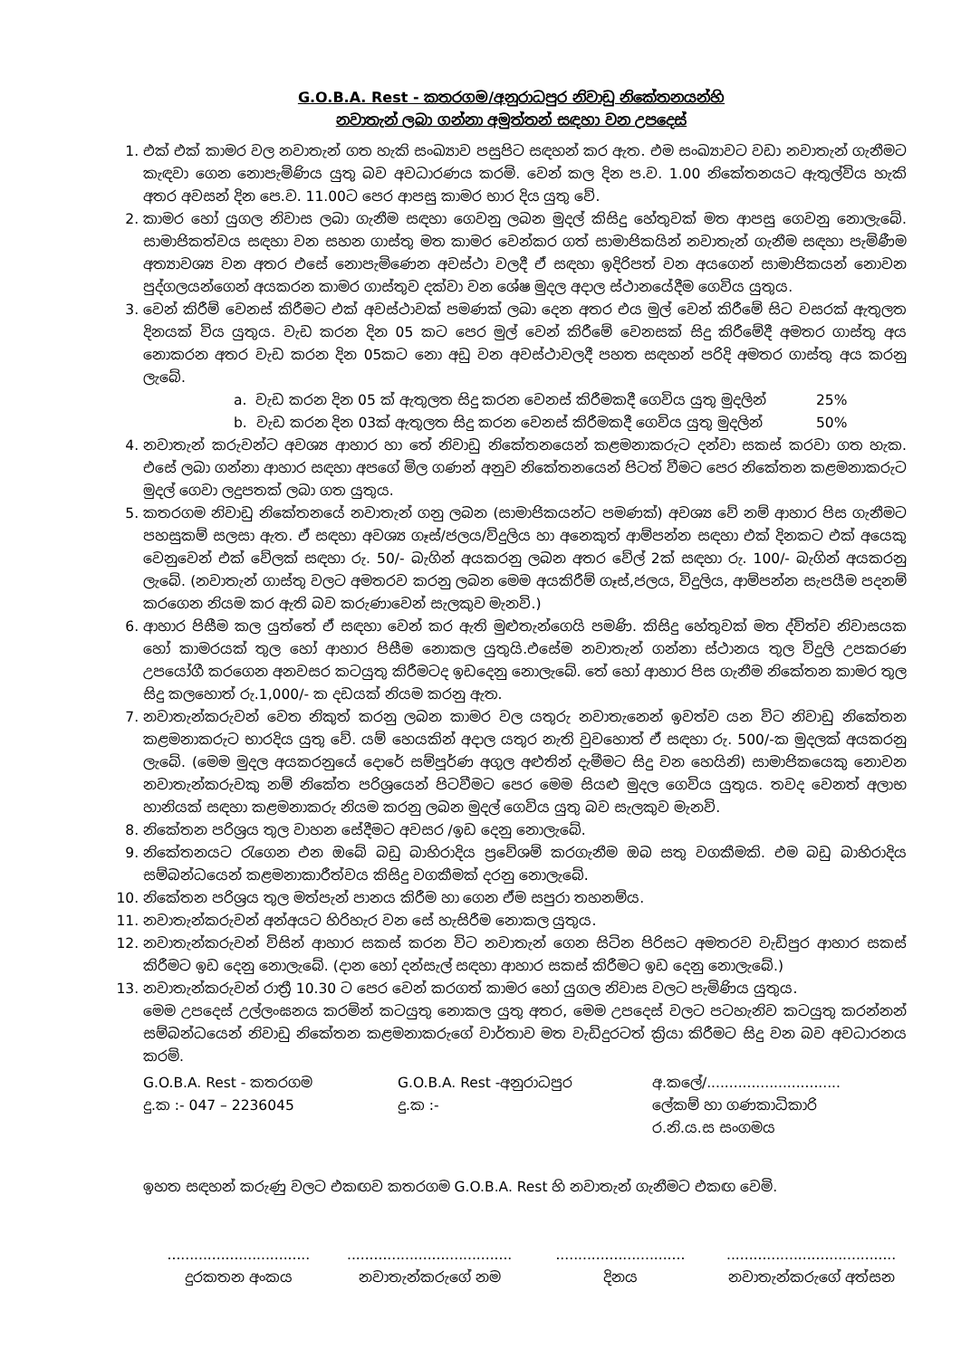G.O.B.A. Rest - කතරගම/අනුරාධපුර නිවාඩු නිකේතනයන්හි
නවාතැන් ලබා ගන්නා අමුත්තන් සඳහා වන උපදෙස්
1. එක් එක් කාමර වල නවාතැන් ගත හැකි සංඛ්‍යාව පසුපිට සඳහන් කර ඇත. එම සංඛ්‍යාවට වඩා නවාතැන් ගැනීමට කැඳවා ගෙන නොපැමිණිය යුතු බව අවධාරණය කරමි. වෙන් කල දින ප.ව. 1.00 නිකේතනයට ඇතුල්විය හැකි අතර අවසන් දින පෙ.ව. 11.00ට පෙර ආපසු කාමර භාර දිය යුතු වේ.
2. කාමර හෝ යුගල නිවාස ලබා ගැනීම සඳහා ගෙවනු ලබන මුදල් කිසිදු හේතුවක් මත ආපසු ගෙවනු නොලැබේ. සාමාජිකත්වය සඳහා වන සහන ගාස්තු මත කාමර වෙන්කර ගත් සාමාජිකයින් නවාතැන් ගැනීම සඳහා පැමිණීම අත්‍යාවශ්‍ය වන අතර එසේ නොපැමිණෙන අවස්ථා වලදී ඒ සඳහා ඉදිරිපත් වන අයගෙන් සාමාජිකයන් නොවන පුද්ගලයන්ගෙන් අයකරන කාමර ගාස්තුව දක්වා වන ශේෂ මුදල අදාල ස්ථානයේදීම ගෙවිය යුතුය.
3. වෙන් කිරීම් වෙනස් කිරීමට එක් අවස්ථාවක් පමණක් ලබා දෙන අතර එය මුල් වෙන් කිරීමේ සිට වසරක් ඇතුලත දිනයක් විය යුතුය. වැඩ කරන දින 05 කට පෙර මුල් වෙන් කිරීමේ වෙනසක් සිදු කිරීමේදී අමතර ගාස්තු අය නොකරන අතර වැඩ කරන දින 05කට නො අඩු වන අවස්ථාවලදී පහත සඳහන් පරිදි අමතර ගාස්තු අය කරනු ලැබේ.
a. වැඩ කරන දින 05 ක් ඇතුලත සිදු කරන වෙනස් කිරීමකදී ගෙවිය යුතු මුදලින් 25%
b. වැඩ කරන දින 03ක් ඇතුලත සිදු කරන වෙනස් කිරීමකදී ගෙවිය යුතු මුදලින් 50%
4. නවාතැන් කරුවන්ට අවශ්‍ය ආහාර හා තේ නිවාඩු නිකේතනයෙන් කළමනාකරුට දන්වා සකස් කරවා ගත හැක. එසේ ලබා ගන්නා ආහාර සඳහා අපගේ මිල ගණන් අනුව නිකේතනයෙන් පිටත් වීමට පෙර නිකේතන කළමනාකරුට මුදල් ගෙවා ලදුපතක් ලබා ගත යුතුය.
5. කතරගම නිවාඩු නිකේතනයේ නවාතැන් ගනු ලබන (සාමාජිකයන්ට පමණක්) අවශ්‍ය වේ නම් ආහාර පිස ගැනීමට පහසුකම් සලසා ඇත. ඒ සඳහා අවශ්‍ය ගෑස්/ජලය/විදුලිය හා අනෙකුත් ආම්පන්න සඳහා එක් දිනකට එක් අයෙකු වෙනුවෙන් එක් වේලක් සඳහා රු. 50/- බැගින් අයකරනු ලබන අතර වේල් 2ක් සඳහා රු. 100/- බැගින් අයකරනු ලැබේ. (නවාතැන් ගාස්තු වලට අමතරව කරනු ලබන මෙම අයකිරීම් ගෑස්,ජලය, විදුලිය, ආම්පන්න සැපයීම පදනම් කරගෙන නියම කර ඇති බව කරුණාවෙන් සැලකුව මැනවි.)
6. ආහාර පිසීම කල යුත්තේ ඒ සඳහා වෙන් කර ඇති මුළුතැන්ගෙයි පමණි. කිසිදු හේතුවක් මත ද්විත්ව නිවාසයක හෝ කාමරයක් තුල හෝ ආහාර පිසීම නොකල යුතුයි.එසේම නවාතැන් ගන්නා ස්ථානය තුල විදුලි උපකරණ උපයෝගී කරගෙන අනවසර කටයුතු කිරීමටද ඉඩදෙනු නොලැබේ. තේ හෝ ආහාර පිස ගැනීම නිකේතන කාමර තුල සිදු කලහොත් රු.1,000/- ක දඩයක් නියම කරනු ඇත.
7. නවාතැන්කරුවන් වෙත නිකුත් කරනු ලබන කාමර වල යතුරු නවාතැනෙන් ඉවත්ව යන විට නිවාඩු නිකේතන කළමනාකරුට භාරදිය යුතු වේ. යම් හෙයකින් අදාල යතුර නැති වුවහොත් ඒ සඳහා රු. 500/-ක මුදලක් අයකරනු ලැබේ. (මෙම මුදල අයකරනුයේ දොරේ සම්පූර්ණ අගුල අළුතින් දැමීමට සිදු වන හෙයිනි) සාමාජිකයෙකු නොවන නවාතැන්කරුවකු නම් නිකේත පරිශ්‍රයෙන් පිටවීමට පෙර මෙම සියළු මුදල ගෙවිය යුතුය. තවද වෙනත් අලාභ හානියක් සඳහා කළමනාකරු නියම කරනු ලබන මුදල් ගෙවිය යුතු බව සැලකුව මැනවි.
8. නිකේතන පරිශ්‍රය තුල වාහන සේදීමට අවසර /ඉඩ දෙනු නොලැබේ.
9. නිකේතනයට රැගෙන එන ඔබේ බඩු බාහිරාදිය ප්‍රවේශම් කරගැනීම ඔබ සතු වගකීමකි. එම බඩු බාහිරාදිය සම්බන්ධයෙන් කළමනාකාරීත්වය කිසිදු වගකීමක් දරනු නොලැබේ.
10. නිකේතන පරිශ්‍රය තුල මත්පැන් පානය කිරීම හා ගෙන ඒම සපුරා තහනම්ය.
11. නවාතැන්කරුවන් අන්අයට හිරිහැර වන සේ හැසිරීම නොකල යුතුය.
12. නවාතැන්කරුවන් විසින් ආහාර සකස් කරන විට නවාතැන් ගෙන සිටින පිරිසට අමතරව වැඩිපුර ආහාර සකස් කිරීමට ඉඩ දෙනු නොලැබේ. (දාන හෝ දන්සැල් සඳහා ආහාර සකස් කිරීමට ඉඩ දෙනු නොලැබේ.)
13. නවාතැන්කරුවන් රාත්‍රී 10.30 ට පෙර වෙන් කරගත් කාමර හෝ යුගල නිවාස වලට පැමිණිය යුතුය.
මෙම උපදෙස් උල්ලංඝනය කරමින් කටයුතු නොකල යුතු අතර, මෙම උපදෙස් වලට පටහැනිව කටයුතු කරන්නන් සම්බන්ධයෙන් නිවාඩු නිකේතන කළමනාකරුගේ වාර්තාව මත වැඩිදුරටත් ක්‍රියා කිරීමට සිදු වන බව අවධාරනය කරමි.
G.O.B.A. Rest - කතරගම
දු.ක :- 047 – 2236045
G.O.B.A. Rest -අනුරාධපුර
දු.ක :-
අ.කලේ/..............................
ලේකම් හා ගණකාධිකාරි
ර.නි.ය.ස සංගමය
ඉහත සඳහන් කරුණු වලට එකඟව කතරගම G.O.B.A. Rest හි නවාතැන් ගැනීමට එකඟ වෙමි.
................................
දුරකතන අංකය
.....................................
නවාතැන්කරුගේ නම
.............................
දිනය
......................................
නවාතැන්කරුගේ අත්සන